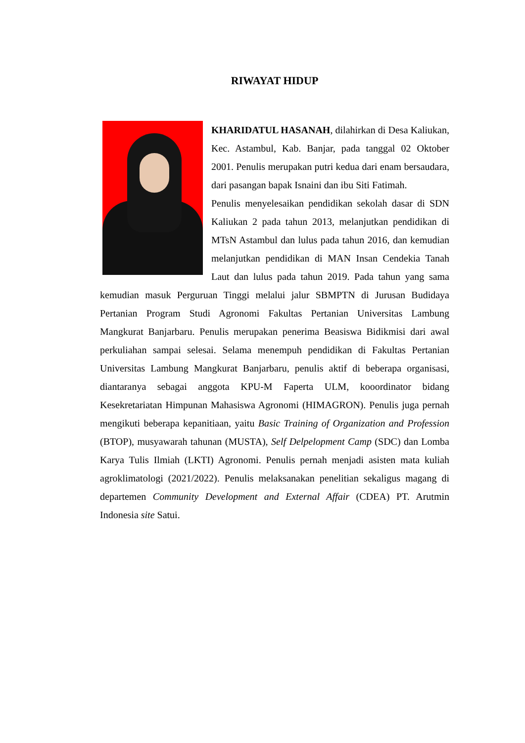RIWAYAT HIDUP
KHARIDATUL HASANAH, dilahirkan di Desa Kaliukan, Kec. Astambul, Kab. Banjar, pada tanggal 02 Oktober 2001. Penulis merupakan putri kedua dari enam bersaudara, dari pasangan bapak Isnaini dan ibu Siti Fatimah.
Penulis menyelesaikan pendidikan sekolah dasar di SDN Kaliukan 2 pada tahun 2013, melanjutkan pendidikan di MTsN Astambul dan lulus pada tahun 2016, dan kemudian melanjutkan pendidikan di MAN Insan Cendekia Tanah Laut dan lulus pada tahun 2019. Pada tahun yang sama kemudian masuk Perguruan Tinggi melalui jalur SBMPTN di Jurusan Budidaya Pertanian Program Studi Agronomi Fakultas Pertanian Universitas Lambung Mangkurat Banjarbaru. Penulis merupakan penerima Beasiswa Bidikmisi dari awal perkuliahan sampai selesai. Selama menempuh pendidikan di Fakultas Pertanian Universitas Lambung Mangkurat Banjarbaru, penulis aktif di beberapa organisasi, diantaranya sebagai anggota KPU-M Faperta ULM, kooordinator bidang Kesekretariatan Himpunan Mahasiswa Agronomi (HIMAGRON). Penulis juga pernah mengikuti beberapa kepanitiaan, yaitu Basic Training of Organization and Profession (BTOP), musyawarah tahunan (MUSTA), Self Delpelopment Camp (SDC) dan Lomba Karya Tulis Ilmiah (LKTI) Agronomi. Penulis pernah menjadi asisten mata kuliah agroklimatologi (2021/2022). Penulis melaksanakan penelitian sekaligus magang di departemen Community Development and External Affair (CDEA) PT. Arutmin Indonesia site Satui.